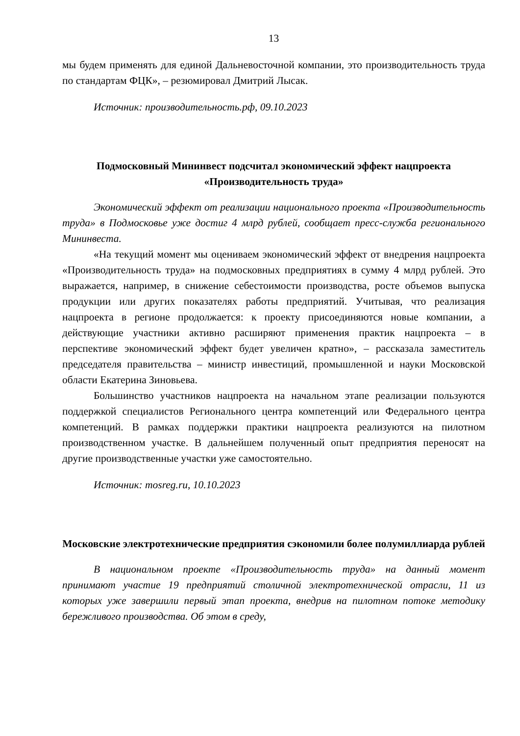13
мы будем применять для единой Дальневосточной компании, это производительность труда по стандартам ФЦК», – резюмировал Дмитрий Лысак.
Источник: производительность.рф, 09.10.2023
Подмосковный Мининвест подсчитал экономический эффект нацпроекта «Производительность труда»
Экономический эффект от реализации национального проекта «Производительность труда» в Подмосковье уже достиг 4 млрд рублей, сообщает пресс-служба регионального Мининвеста.
«На текущий момент мы оцениваем экономический эффект от внедрения нацпроекта «Производительность труда» на подмосковных предприятиях в сумму 4 млрд рублей. Это выражается, например, в снижение себестоимости производства, росте объемов выпуска продукции или других показателях работы предприятий. Учитывая, что реализация нацпроекта в регионе продолжается: к проекту присоединяются новые компании, а действующие участники активно расширяют применения практик нацпроекта – в перспективе экономический эффект будет увеличен кратно», – рассказала заместитель председателя правительства – министр инвестиций, промышленной и науки Московской области Екатерина Зиновьева.
Большинство участников нацпроекта на начальном этапе реализации пользуются поддержкой специалистов Регионального центра компетенций или Федерального центра компетенций. В рамках поддержки практики нацпроекта реализуются на пилотном производственном участке. В дальнейшем полученный опыт предприятия переносят на другие производственные участки уже самостоятельно.
Источник: mosreg.ru, 10.10.2023
Московские электротехнические предприятия сэкономили более полумиллиарда рублей
В национальном проекте «Производительность труда» на данный момент принимают участие 19 предприятий столичной электротехнической отрасли, 11 из которых уже завершили первый этап проекта, внедрив на пилотном потоке методику бережливого производства. Об этом в среду,